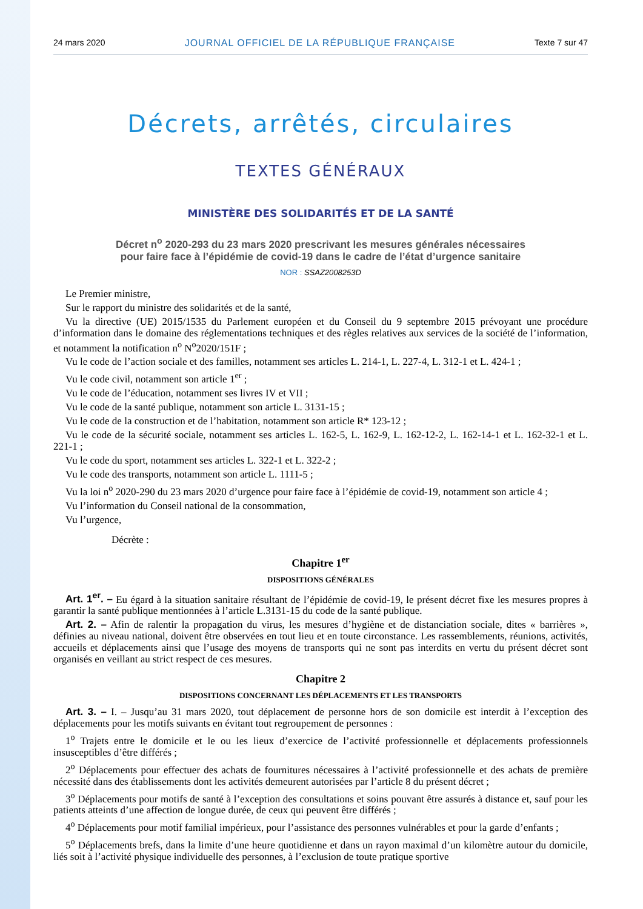24 mars 2020 JOURNAL OFFICIEL DE LA RÉPUBLIQUE FRANÇAISE Texte 7 sur 47
Décrets, arrêtés, circulaires
TEXTES GÉNÉRAUX
MINISTÈRE DES SOLIDARITÉS ET DE LA SANTÉ
Décret n<sup>o</sup> 2020-293 du 23 mars 2020 prescrivant les mesures générales nécessaires
pour faire face à l’épidémie de covid-19 dans le cadre de l’état d’urgence sanitaire
NOR : SSAZ2008253D
Le Premier ministre,
Sur le rapport du ministre des solidarités et de la santé,
Vu la directive (UE) 2015/1535 du Parlement européen et du Conseil du 9 septembre 2015 prévoyant une procédure d’information dans le domaine des réglementations techniques et des règles relatives aux services de la société de l’information, et notamment la notification n<sup>o</sup> N<sup>o</sup>2020/151F ;
Vu le code de l’action sociale et des familles, notamment ses articles L. 214-1, L. 227-4, L. 312-1 et L. 424-1 ;
Vu le code civil, notamment son article 1<sup>er</sup> ;
Vu le code de l’éducation, notamment ses livres IV et VII ;
Vu le code de la santé publique, notamment son article L. 3131-15 ;
Vu le code de la construction et de l’habitation, notamment son article R* 123-12 ;
Vu le code de la sécurité sociale, notamment ses articles L. 162-5, L. 162-9, L. 162-12-2, L. 162-14-1 et L. 162-32-1 et L. 221-1 ;
Vu le code du sport, notamment ses articles L. 322-1 et L. 322-2 ;
Vu le code des transports, notamment son article L. 1111-5 ;
Vu la loi n<sup>o</sup> 2020-290 du 23 mars 2020 d’urgence pour faire face à l’épidémie de covid-19, notamment son article 4 ;
Vu l’information du Conseil national de la consommation,
Vu l’urgence,
Décrète :
Chapitre 1<sup>er</sup>
DISPOSITIONS GÉNÉRALES
Art. 1<sup>er</sup>. – Eu égard à la situation sanitaire résultant de l’épidémie de covid-19, le présent décret fixe les mesures propres à garantir la santé publique mentionnées à l’article L.3131-15 du code de la santé publique.
Art. 2. – Afin de ralentir la propagation du virus, les mesures d’hygiène et de distanciation sociale, dites « barrières », définies au niveau national, doivent être observées en tout lieu et en toute circonstance. Les rassemblements, réunions, activités, accueils et déplacements ainsi que l’usage des moyens de transports qui ne sont pas interdits en vertu du présent décret sont organisés en veillant au strict respect de ces mesures.
Chapitre 2
DISPOSITIONS CONCERNANT LES DÉPLACEMENTS ET LES TRANSPORTS
Art. 3. – I. – Jusqu’au 31 mars 2020, tout déplacement de personne hors de son domicile est interdit à l’exception des déplacements pour les motifs suivants en évitant tout regroupement de personnes :
1<sup>o</sup> Trajets entre le domicile et le ou les lieux d’exercice de l’activité professionnelle et déplacements professionnels insusceptibles d’être différés ;
2<sup>o</sup> Déplacements pour effectuer des achats de fournitures nécessaires à l’activité professionnelle et des achats de première nécessité dans des établissements dont les activités demeurent autorisées par l’article 8 du présent décret ;
3<sup>o</sup> Déplacements pour motifs de santé à l’exception des consultations et soins pouvant être assurés à distance et, sauf pour les patients atteints d’une affection de longue durée, de ceux qui peuvent être différés ;
4<sup>o</sup> Déplacements pour motif familial impérieux, pour l’assistance des personnes vulnérables et pour la garde d’enfants ;
5<sup>o</sup> Déplacements brefs, dans la limite d’une heure quotidienne et dans un rayon maximal d’un kilomètre autour du domicile, liés soit à l’activité physique individuelle des personnes, à l’exclusion de toute pratique sportive